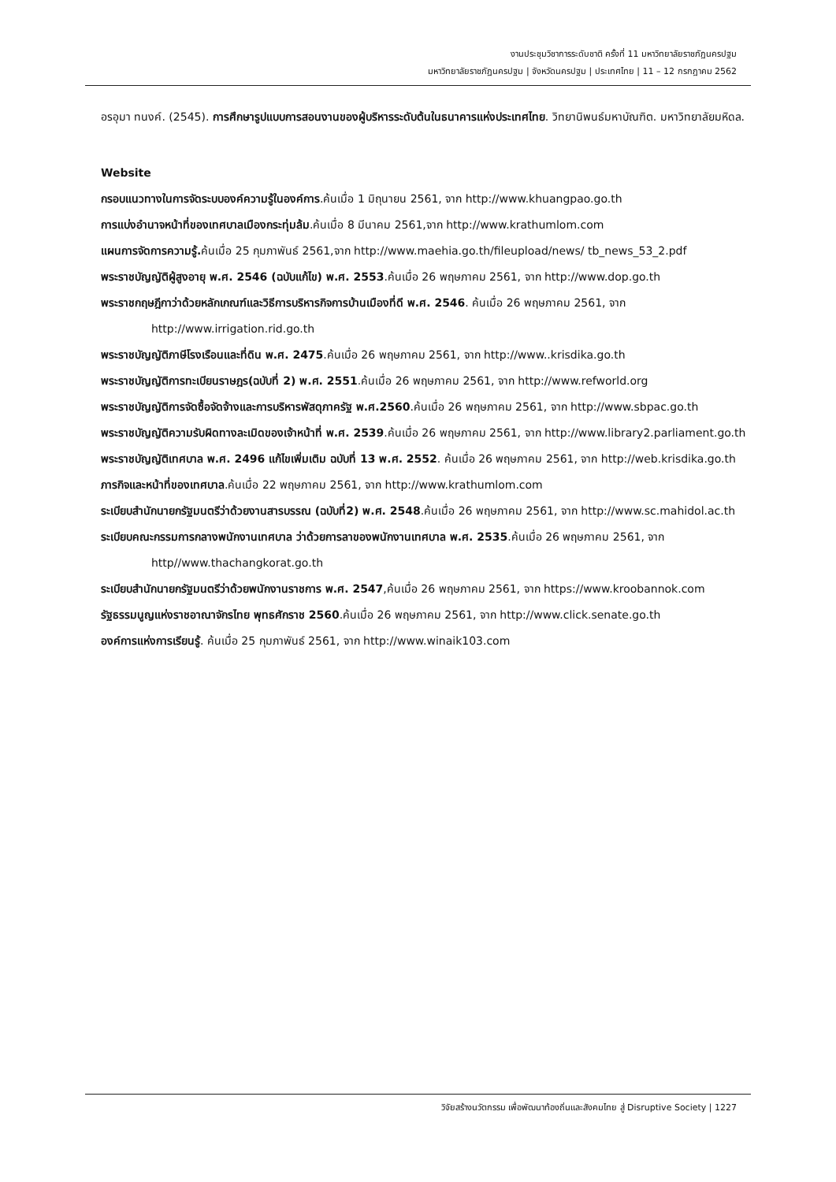งานประชุมวิชาการระดับชาติ ครั้งที่ 11 มหาวิทยาลัยราชภัฏนครปฐม
มหาวิทยาลัยราชภัฏนครปฐม | จังหวัดนครปฐม | ประเทศไทย | 11 – 12 กรกฎาคม 2562
อรอุมา ทนงค์. (2545). การศึกษารูปแบบการสอนงานของผู้บริหารระดับต้นในธนาคารแห่งประเทศไทย. วิทยานิพนธ์มหาบัณฑิต. มหาวิทยาลัยมหิดล.
Website
กรอบแนวทางในการจัดระบบองค์ความรู้ในองค์การ.ค้นเมื่อ 1 มิถุนายน 2561, จาก http://www.khuangpao.go.th
การแบ่งอำนาจหน้าที่ของเทศบาลเมืองกระทุ่มล้ม.ค้นเมื่อ 8 มีนาคม 2561,จาก http://www.krathumlom.com
แผนการจัดการความรู้. ค้นเมื่อ 25 กุมภาพันธ์ 2561,จาก http://www.maehia.go.th/fileupload/news/ tb_news_53_2.pdf
พระราชบัญญัติผู้สูงอายุ พ.ศ. 2546 (ฉบับแก้ไข) พ.ศ. 2553.ค้นเมื่อ 26 พฤษภาคม 2561, จาก http://www.dop.go.th
พระราชกฤษฎีกาว่าด้วยหลักเกณฑ์และวิธีการบริหารกิจการบ้านเมืองที่ดี พ.ศ. 2546. ค้นเมื่อ 26 พฤษภาคม 2561, จาก http://www.irrigation.rid.go.th
พระราชบัญญัติภาษีโรงเรือนและที่ดิน พ.ศ. 2475.ค้นเมื่อ 26 พฤษภาคม 2561, จาก http://www..krisdika.go.th
พระราชบัญญัติการทะเบียนราษฎร(ฉบับที่ 2) พ.ศ. 2551.ค้นเมื่อ 26 พฤษภาคม 2561, จาก http://www.refworld.org
พระราชบัญญัติการจัดซื้อจัดจ้างและการบริหารพัสดุภาครัฐ พ.ศ.2560.ค้นเมื่อ 26 พฤษภาคม 2561, จาก http://www.sbpac.go.th
พระราชบัญญัติความรับผิดทางละเมิดของเจ้าหน้าที่ พ.ศ. 2539.ค้นเมื่อ 26 พฤษภาคม 2561, จาก http://www.library2.parliament.go.th
พระราชบัญญัติเทศบาล พ.ศ. 2496 แก้ไขเพิ่มเติม ฉบับที่ 13 พ.ศ. 2552. ค้นเมื่อ 26 พฤษภาคม 2561, จาก http://web.krisdika.go.th
ภารกิจและหน้าที่ของเทศบาล.ค้นเมื่อ 22 พฤษภาคม 2561, จาก http://www.krathumlom.com
ระเบียบสำนักนายกรัฐมนตรีว่าด้วยงานสารบรรณ (ฉบับที่2) พ.ศ. 2548.ค้นเมื่อ 26 พฤษภาคม 2561, จาก http://www.sc.mahidol.ac.th
ระเบียบคณะกรรมการกลางพนักงานเทศบาล ว่าด้วยการลาของพนักงานเทศบาล พ.ศ. 2535.ค้นเมื่อ 26 พฤษภาคม 2561, จาก http//www.thachangkorat.go.th
ระเบียบสำนักนายกรัฐมนตรีว่าด้วยพนักงานราชการ พ.ศ. 2547,ค้นเมื่อ 26 พฤษภาคม 2561, จาก https://www.kroobannok.com
รัฐธรรมนูญแห่งราชอาณาจักรไทย พุทธศักราช 2560.ค้นเมื่อ 26 พฤษภาคม 2561, จาก http://www.click.senate.go.th
องค์การแห่งการเรียนรู้. ค้นเมื่อ 25 กุมภาพันธ์ 2561, จาก http://www.winaik103.com
วิจัยสร้างนวัตกรรม เพื่อพัฒนาท้องถิ่นและสังคมไทย สู่ Disruptive Society | 1227